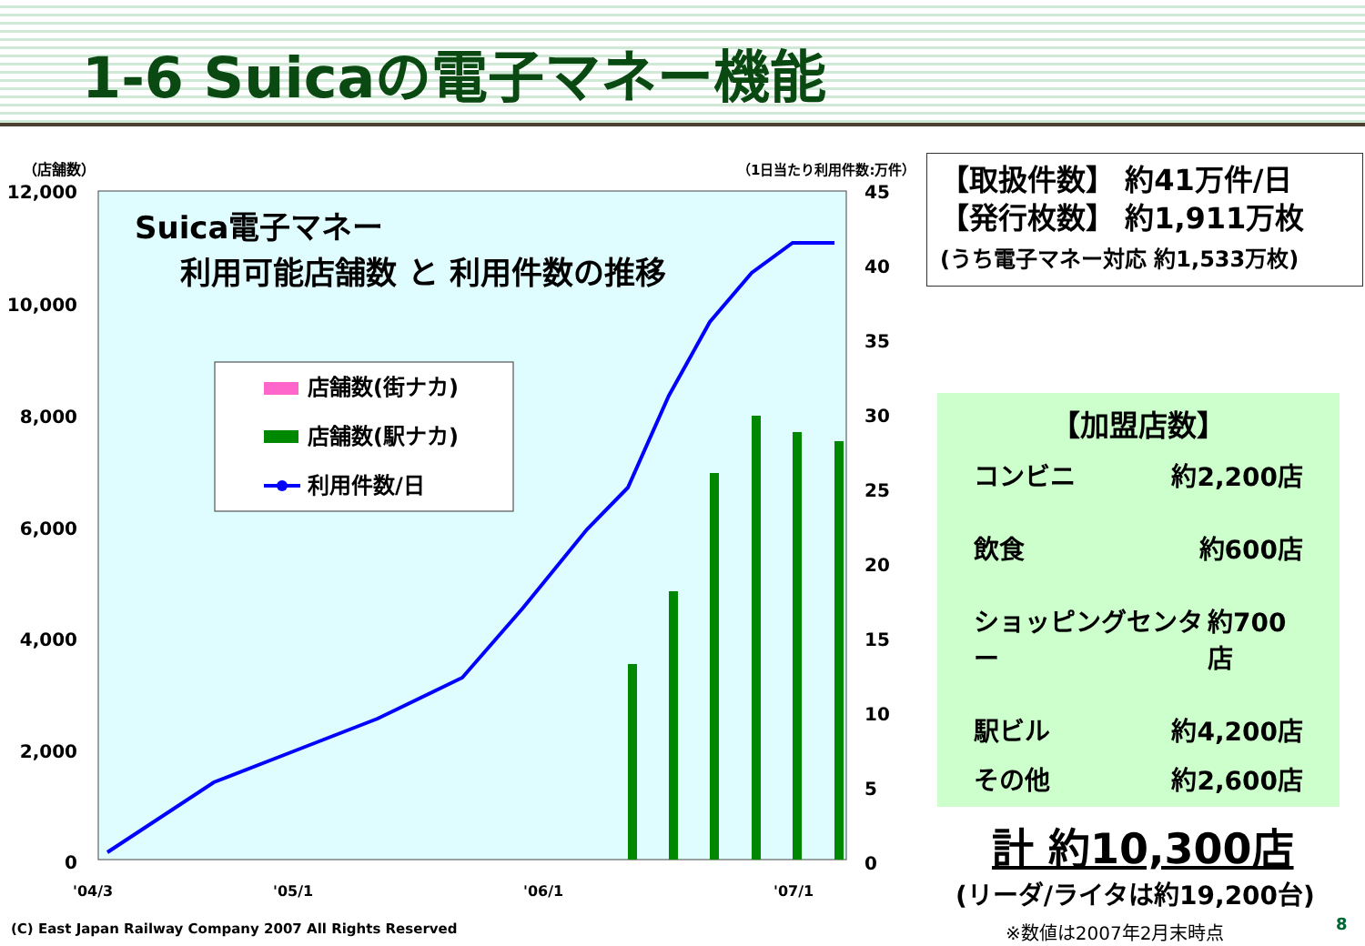1-6 Suicaの電子マネー機能
（店舗数）
（1日当たり利用件数:万件）
12,000
10,000
8,000
6,000
4,000
2,000
0
45
40
35
30
25
20
15
10
5
0
Suica電子マネー
利用可能店舗数 と 利用件数の推移
店舗数(街ナカ)
店舗数(駅ナカ)
利用件数/日
'04/3
'05/1
'06/1
'07/1
【取扱件数】 約41万件/日
【発行枚数】 約1,911万枚
(うち電子マネー対応 約1,533万枚)
【加盟店数】
コンビニ 約2,200店
飲食 約600店
ショッピングセンター 約700店
駅ビル 約4,200店
その他 約2,600店
計 約10,300店
(リーダ/ライタは約19,200台)
(C) East Japan Railway Company 2007 All Rights Reserved
※数値は2007年2月末時点 8